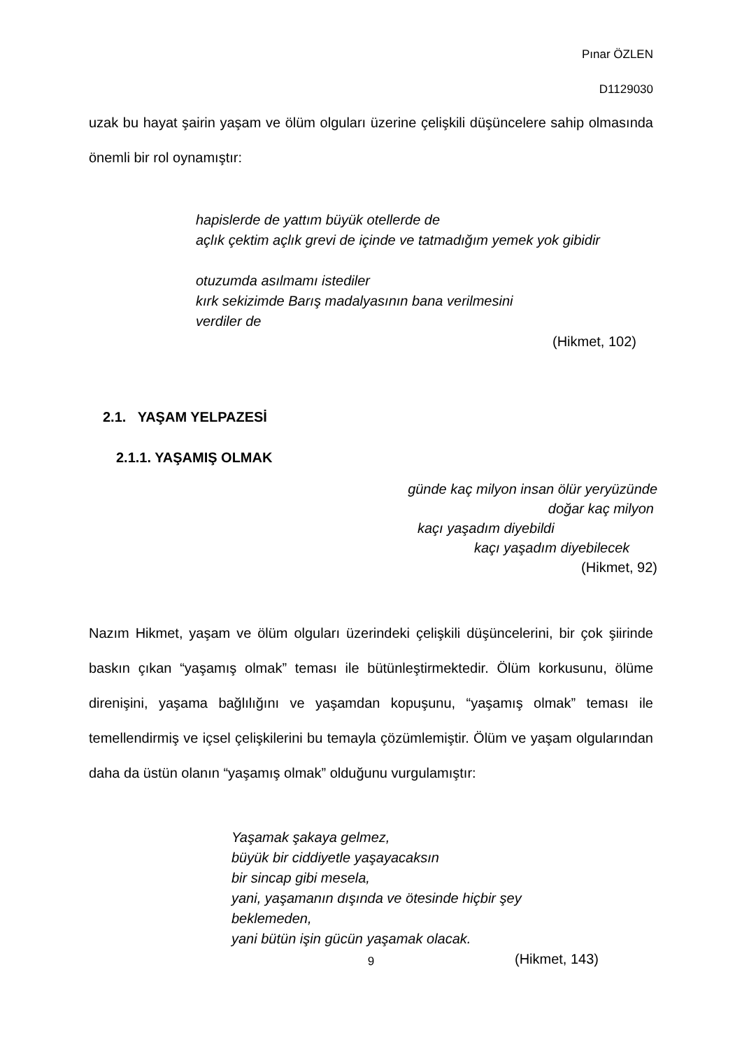Pınar ÖZLEN
D1129030
uzak bu hayat şairin yaşam ve ölüm olguları üzerine çelişkili düşüncelere sahip olmasında önemli bir rol oynamıştır:
hapislerde de yattım büyük otellerde de
açlık çektim açlık grevi de içinde ve tatmadığım yemek yok gibidir
otuzumda asılmamı istediler
kırk sekizimde Barış madalyasının bana verilmesini
verdiler de
(Hikmet, 102)
2.1. YAŞAM YELPAZESİ
2.1.1. YAŞAMIŞ OLMAK
günde kaç milyon insan ölür yeryüzünde
doğar kaç milyon
kaçı yaşadım diyebildi
kaçı yaşadım diyebilecek
(Hikmet, 92)
Nazım Hikmet, yaşam ve ölüm olguları üzerindeki çelişkili düşüncelerini, bir çok şiirinde baskın çıkan “yaşamış olmak” teması ile bütünleştirmektedir. Ölüm korkusunu, ölüme direnişini, yaşama bağlılığını ve yaşamdan kopuşunu, “yaşamış olmak” teması ile temellendirmiş ve içsel çelişkilerini bu temayla çözümlemiştir. Ölüm ve yaşam olgularından daha da üstün olanın “yaşamış olmak” olduğunu vurgulamıştır:
Yaşamak şakaya gelmez,
büyük bir ciddiyetle yaşayacaksın
bir sincap gibi mesela,
yani, yaşamanın dışında ve ötesinde hiçbir şey beklemeden,
yani bütün işin gücün yaşamak olacak.
(Hikmet, 143)
9